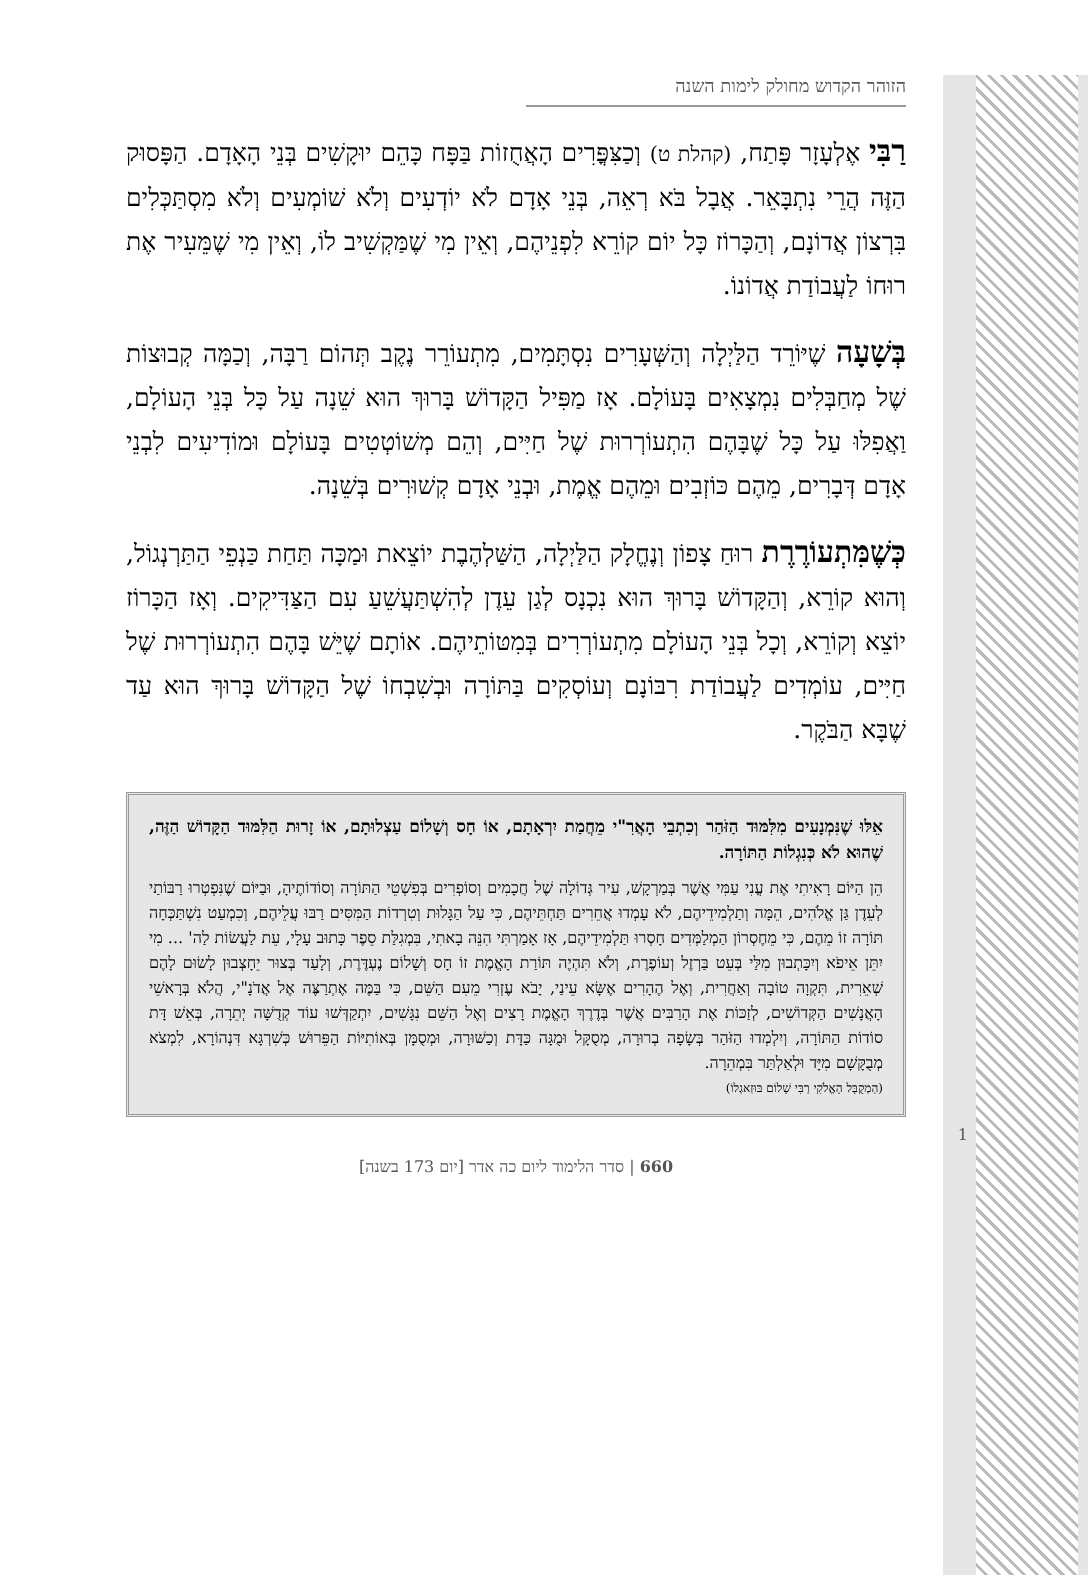הזוהר הקדוש מחולק לימות השנה
רַבִּי אֶלְעָזָר פָּתַח, (קהלת ט) וְכַצִּפֳּרִים הָאֲחֻזוֹת בַּפָּח כָּהֵם יוּקָשִׁים בְּנֵי הָאָדָם. הַפָּסוּק הַזֶּה הֲרֵי נִתְבָּאֵר. אֲבָל בֹּא רְאֵה, בְּנֵי אָדָם לֹא יוֹדְעִים וְלֹא שׁוֹמְעִים וְלֹא מִסְתַּכְּלִים בִּרְצוֹן אֲדוֹנָם, וְהַכָּרוֹז כָּל יוֹם קוֹרֵא לִפְנֵיהֶם, וְאֵין מִי שֶׁמַּקְשִׁיב לוֹ, וְאֵין מִי שֶׁמֵּעִיר אֶת רוּחוֹ לַעֲבוֹדַת אֲדוֹנוֹ.
בְּשָׁעָה שֶׁיּוֹרֵד הַלַּיְלָה וְהַשְּׁעָרִים נִסְתָּמִים, מִתְעוֹרֵר נֶקֶב תְּהוֹם רַבָּה, וְכַמָּה קְבוּצוֹת שֶׁל מְחַבְּלִים נִמְצָאִים בָּעוֹלָם. אָז מַפִּיל הַקָּדוֹשׁ בָּרוּךְ הוּא שֵׁנָה עַל כָּל בְּנֵי הָעוֹלָם, וַאֲפִלּוּ עַל כָּל שֶׁבָּהֶם הִתְעוֹרְרוּת שֶׁל חַיִּים, וְהֵם מְשׁוֹטְטִים בָּעוֹלָם וּמוֹדִיעִים לִבְנֵי אָדָם דְּבָרִים, מֵהֶם כּוֹזְבִים וּמֵהֶם אֱמֶת, וּבְנֵי אָדָם קְשׁוּרִים בְּשֵׁנָה.
כְּשֶׁמִּתְעוֹרֶרֶת רוּחַ צָפוֹן וְנֶחֱלָק הַלַּיְלָה, הַשַּׁלְהֶבֶת יוֹצֵאת וּמַכָּה תַּחַת כַּנְפֵי הַתַּרְנְגוֹל, וְהוּא קוֹרֵא, וְהַקָּדוֹשׁ בָּרוּךְ הוּא נִכְנָס לְגַן עֵדֶן לְהִשְׁתַּעֲשֵׁעַ עִם הַצַּדִּיקִים. וְאָז הַכָּרוֹז יוֹצֵא וְקוֹרֵא, וְכָל בְּנֵי הָעוֹלָם מִתְעוֹרְרִים בְּמִטּוֹתֵיהֶם. אוֹתָם שֶׁיֵּשׁ בָּהֶם הִתְעוֹרְרוּת שֶׁל חַיִּים, עוֹמְדִים לַעֲבוֹדַת רִבּוֹנָם וְעוֹסְקִים בַּתּוֹרָה וּבְשִׁבְחוֹ שֶׁל הַקָּדוֹשׁ בָּרוּךְ הוּא עַד שֶׁבָּא הַבֹּקֶר.
אֵלּוּ שֶׁנִּמְנָעִים מִלִּמּוּד הַזֹּהַר וְכִתְבֵי הָאֲרִ"י מֵחֲמַת יִרְאָתָם, אוֹ חָס וְשָׁלוֹם עַצְלוּתָם, אוֹ זָרוּת הַלִּמּוּד הַקָּדוֹשׁ הַזֶּה, שֶׁהוּא לֹא כְּנִגְלוֹת הַתּוֹרָה.
הֵן הַיּוֹם רָאִיתִי אֶת עֳנִי עַמִּי אֲשֶׁר בְּמַרְקָשׁ, עִיר גְּדוֹלָה שֶׁל חֲכָמִים וְסוֹפְרִים בְּפִשְׁטֵי הַתּוֹרָה וְסוֹדוֹתֶיהָ, וּבַיּוֹם שֶׁנִּפְטְרוּ רַבּוֹתַי לְעֵדֶן גַּן אֱלֹהִים, הֵמָּה וְתַלְמִידֵיהֶם, לֹא עָמְדוּ אֲחֵרִים תַּחְתֵּיהֶם, כִּי עַל הַגָּלוּת וְטִרְדוֹת הַמִּסִּים רַבּוּ עֲלֵיהֶם, וְכִמְעַט נִשְׁתַּכְּחָה תּוֹרָה זוֹ מֵהֶם, כִּי מֵחֶסְרוֹן הַמְלַמְּדִים חָסְרוּ תַּלְמִידֵיהֶם, אָז אָמַרְתִּי הִנֵּה בָאתִי, בִּמְגִלַּת סֵפֶר כָּתוּב עָלָי, עֵת לַעֲשׂוֹת לַה' ... מִי יִתֵּן אֵיפֹא וְיִכָּתְבוּן מִלַּי בְּעֵט בַּרְזֶל וְעוֹפֶרֶת, וְלֹא תִּהְיֶה תּוֹרַת הָאֱמֶת זוֹ חָס וְשָׁלוֹם נֶעְדֶּרֶת, וְלָעַד בְּצוּר יֵחָצְבוּן לָשׂוּם לָהֶם שְׁאֵרִית, תִּקְוָה טוֹבָה וְאַחֲרִית, וְאֶל הֶהָרִים אֶשָּׂא עֵינַי, יָבֹא עֶזְרִי מֵעִם הַשֵּׁם, כִּי בַּמֶּה אֶתְרַצֶּה אֶל אֲדֹנָ"י, הֲלֹא בְּרָאשֵׁי הָאֲנָשִׁים הַקְּדוֹשִׁים, לְזַכּוֹת אֶת הָרַבִּים אֲשֶׁר בְּדֶרֶךְ הָאֱמֶת רָצִים וְאֶל הַשֵּׁם נִגָּשִׁים, יִתְקַדְּשׁוּ עוֹד קְדֻשָּׁה יְתֵרָה, בְּאֵשׁ דָּת סוֹדוֹת הַתּוֹרָה, וְיִלְמְדוּ הַזֹּהַר בְּשָׂפָה בְרוּרָה, מְסֻקָּל וּמֻגָּה כַּדָּת וְכַשּׁוּרָה, וּמְסֻמָּן בְּאוֹתִיּוֹת הַפֵּרוּשׁ כְּשִׁרְגָּא דִּנְהוֹרָא, לִמְצֹא מְבֻקָּשָׁם מִיָּד וּלְאַלְתַּר בִּמְהֵרָה.
(הַמְקֻבָּל הָאֱלֹקִי רַבִּי שָׁלוֹם בּוּזַאגְלוֹ)
660 | סדר הלימוד ליום כה אדר [יום 173 בשנה]
1